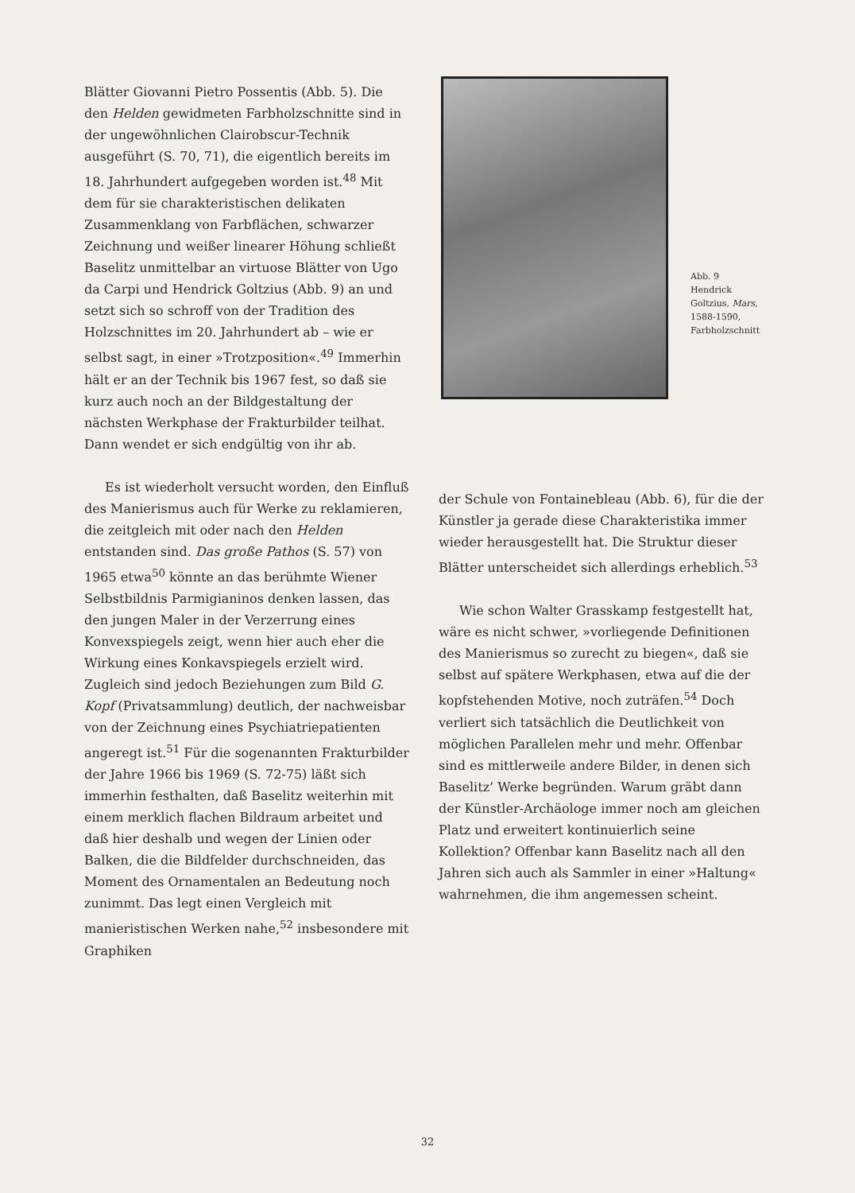Blätter Giovanni Pietro Possentis (Abb. 5). Die den Helden gewidmeten Farbholzschnitte sind in der ungewöhnlichen Clairobscur-Technik ausgeführt (S. 70, 71), die eigentlich bereits im 18. Jahrhundert aufgegeben worden ist.<sup>48</sup> Mit dem für sie charakteristischen delikaten Zusammenklang von Farbflächen, schwarzer Zeichnung und weißer linearer Höhung schließt Baselitz unmittelbar an virtuose Blätter von Ugo da Carpi und Hendrick Goltzius (Abb. 9) an und setzt sich so schroff von der Tradition des Holzschnittes im 20. Jahrhundert ab – wie er selbst sagt, in einer »Trotzposition«.<sup>49</sup> Immerhin hält er an der Technik bis 1967 fest, so daß sie kurz auch noch an der Bildgestaltung der nächsten Werkphase der Frakturbilder teilhat. Dann wendet er sich endgültig von ihr ab.
Es ist wiederholt versucht worden, den Einfluß des Manierismus auch für Werke zu reklamieren, die zeitgleich mit oder nach den Helden entstanden sind. Das große Pathos (S. 57) von 1965 etwa<sup>50</sup> könnte an das berühmte Wiener Selbstbildnis Parmigianinos denken lassen, das den jungen Maler in der Verzerrung eines Konvexspiegels zeigt, wenn hier auch eher die Wirkung eines Konkavspiegels erzielt wird. Zugleich sind jedoch Beziehungen zum Bild G. Kopf (Privatsammlung) deutlich, der nachweisbar von der Zeichnung eines Psychiatriepatienten angeregt ist.<sup>51</sup> Für die sogenannten Frakturbilder der Jahre 1966 bis 1969 (S. 72-75) läßt sich immerhin festhalten, daß Baselitz weiterhin mit einem merklich flachen Bildraum arbeitet und daß hier deshalb und wegen der Linien oder Balken, die die Bildfelder durchschneiden, das Moment des Ornamentalen an Bedeutung noch zunimmt. Das legt einen Vergleich mit manieristischen Werken nahe,<sup>52</sup> insbesondere mit Graphiken
Abb. 9
Hendrick
Goltzius, Mars,
1588-1590,
Farbholzschnitt
der Schule von Fontainebleau (Abb. 6), für die der Künstler ja gerade diese Charakteristika immer wieder herausgestellt hat. Die Struktur dieser Blätter unterscheidet sich allerdings erheblich.<sup>53</sup>
Wie schon Walter Grasskamp festgestellt hat, wäre es nicht schwer, »vorliegende Definitionen des Manierismus so zurecht zu biegen«, daß sie selbst auf spätere Werkphasen, etwa auf die der kopfstehenden Motive, noch zuträfen.<sup>54</sup> Doch verliert sich tatsächlich die Deutlichkeit von möglichen Parallelen mehr und mehr. Offenbar sind es mittlerweile andere Bilder, in denen sich Baselitz’ Werke begründen. Warum gräbt dann der Künstler-Archäologe immer noch am gleichen Platz und erweitert kontinuierlich seine Kollektion? Offenbar kann Baselitz nach all den Jahren sich auch als Sammler in einer »Haltung« wahrnehmen, die ihm angemessen scheint.
32